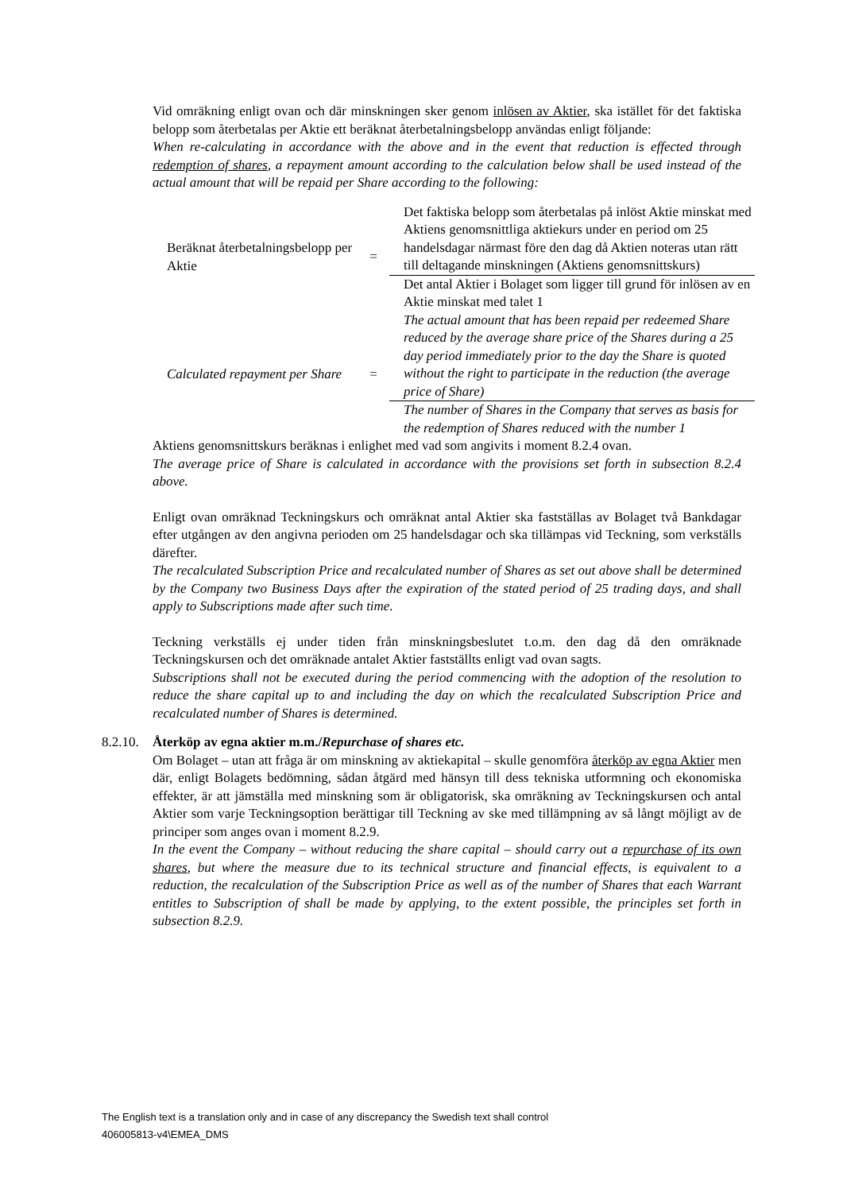Vid omräkning enligt ovan och där minskningen sker genom inlösen av Aktier, ska istället för det faktiska belopp som återbetalas per Aktie ett beräknat återbetalningsbelopp användas enligt följande:
When re-calculating in accordance with the above and in the event that reduction is effected through redemption of shares, a repayment amount according to the calculation below shall be used instead of the actual amount that will be repaid per Share according to the following:
| Beräknat återbetalningsbelopp per Aktie | = | Det faktiska belopp som återbetalas på inlöst Aktie minskat med Aktiens genomsnittliga aktiekurs under en period om 25 handelsdagar närmast före den dag då Aktien noteras utan rätt till deltagande minskningen (Aktiens genomsnittskurs) |
| | | Det antal Aktier i Bolaget som ligger till grund för inlösen av en Aktie minskat med talet 1 |
| Calculated repayment per Share | = | The actual amount that has been repaid per redeemed Share reduced by the average share price of the Shares during a 25 day period immediately prior to the day the Share is quoted without the right to participate in the reduction (the average price of Share) |
| | | The number of Shares in the Company that serves as basis for the redemption of Shares reduced with the number 1 |
Aktiens genomsnittskurs beräknas i enlighet med vad som angivits i moment 8.2.4 ovan.
The average price of Share is calculated in accordance with the provisions set forth in subsection 8.2.4 above.
Enligt ovan omräknad Teckningskurs och omräknat antal Aktier ska fastställas av Bolaget två Bankdagar efter utgången av den angivna perioden om 25 handelsdagar och ska tillämpas vid Teckning, som verkställs därefter.
The recalculated Subscription Price and recalculated number of Shares as set out above shall be determined by the Company two Business Days after the expiration of the stated period of 25 trading days, and shall apply to Subscriptions made after such time.
Teckning verkställs ej under tiden från minskningsbeslutet t.o.m. den dag då den omräknade Teckningskursen och det omräknade antalet Aktier fastställts enligt vad ovan sagts.
Subscriptions shall not be executed during the period commencing with the adoption of the resolution to reduce the share capital up to and including the day on which the recalculated Subscription Price and recalculated number of Shares is determined.
8.2.10. Återköp av egna aktier m.m./Repurchase of shares etc.
Om Bolaget – utan att fråga är om minskning av aktiekapital – skulle genomföra återköp av egna Aktier men där, enligt Bolagets bedömning, sådan åtgärd med hänsyn till dess tekniska utformning och ekonomiska effekter, är att jämställa med minskning som är obligatorisk, ska omräkning av Teckningskursen och antal Aktier som varje Teckningsoption berättigar till Teckning av ske med tillämpning av så långt möjligt av de principer som anges ovan i moment 8.2.9.
In the event the Company – without reducing the share capital – should carry out a repurchase of its own shares, but where the measure due to its technical structure and financial effects, is equivalent to a reduction, the recalculation of the Subscription Price as well as of the number of Shares that each Warrant entitles to Subscription of shall be made by applying, to the extent possible, the principles set forth in subsection 8.2.9.
The English text is a translation only and in case of any discrepancy the Swedish text shall control
406005813-v4\EMEA_DMS